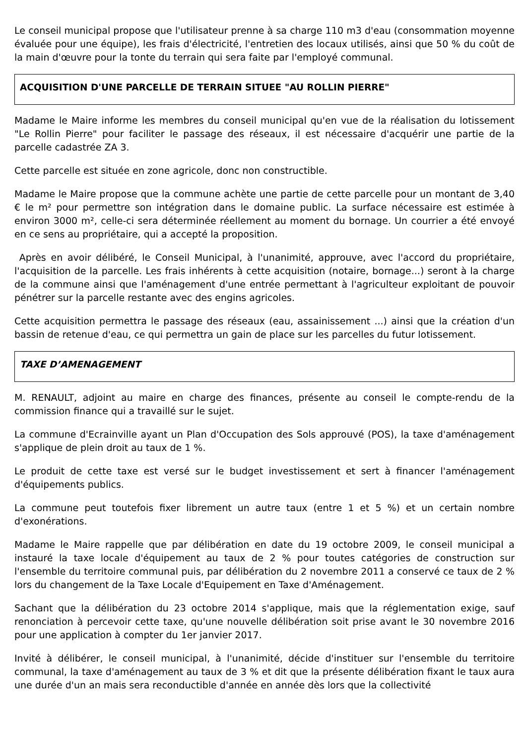Le conseil municipal propose que l'utilisateur prenne à sa charge 110 m3 d'eau (consommation moyenne évaluée pour une équipe), les frais d'électricité, l'entretien des locaux utilisés, ainsi que 50 % du coût de la main d'œuvre pour la tonte du terrain qui sera faite par l'employé communal.
ACQUISITION D'UNE PARCELLE DE TERRAIN SITUEE "AU ROLLIN PIERRE"
Madame le Maire informe les membres du conseil municipal qu'en vue de la réalisation du lotissement "Le Rollin Pierre" pour faciliter le passage des réseaux, il est nécessaire d'acquérir une partie de la parcelle cadastrée ZA 3.
Cette parcelle est située en zone agricole, donc non constructible.
Madame le Maire propose que la commune achète une partie de cette parcelle pour un montant de 3,40 € le m² pour permettre son intégration dans le domaine public. La surface nécessaire est estimée à environ 3000 m², celle-ci sera déterminée réellement au moment du bornage. Un courrier a été envoyé en ce sens au propriétaire, qui a accepté la proposition.
Après en avoir délibéré, le Conseil Municipal, à l'unanimité, approuve, avec l'accord du propriétaire, l'acquisition de la parcelle. Les frais inhérents à cette acquisition (notaire, bornage...) seront à la charge de la commune ainsi que l'aménagement d'une entrée permettant à l'agriculteur exploitant de pouvoir pénétrer sur la parcelle restante avec des engins agricoles.
Cette acquisition permettra le passage des réseaux (eau, assainissement ...) ainsi que la création d'un bassin de retenue d'eau, ce qui permettra un gain de place sur les parcelles du futur lotissement.
TAXE D’AMENAGEMENT
M. RENAULT, adjoint au maire en charge des finances, présente au conseil le compte-rendu de la commission finance qui a travaillé sur le sujet.
La commune d'Ecrainville ayant un Plan d'Occupation des Sols approuvé (POS), la taxe d'aménagement s'applique de plein droit au taux de 1 %.
Le produit de cette taxe est versé sur le budget investissement et sert à financer l'aménagement d'équipements publics.
La commune peut toutefois fixer librement un autre taux (entre 1 et 5 %) et un certain nombre d'exonérations.
Madame le Maire rappelle que par délibération en date du 19 octobre 2009, le conseil municipal a instauré la taxe locale d'équipement au taux de 2 % pour toutes catégories de construction sur l'ensemble du territoire communal puis, par délibération du 2 novembre 2011 a conservé ce taux de 2 % lors du changement de la Taxe Locale d'Equipement en Taxe d'Aménagement.
Sachant que la délibération du 23 octobre 2014 s'applique, mais que la réglementation exige, sauf renonciation à percevoir cette taxe, qu'une nouvelle délibération soit prise avant le 30 novembre 2016 pour une application à compter du 1er janvier 2017.
Invité à délibérer, le conseil municipal, à l'unanimité, décide d'instituer sur l'ensemble du territoire communal, la taxe d'aménagement au taux de 3 % et dit que la présente délibération fixant le taux aura une durée d'un an mais sera reconductible d'année en année dès lors que la collectivité